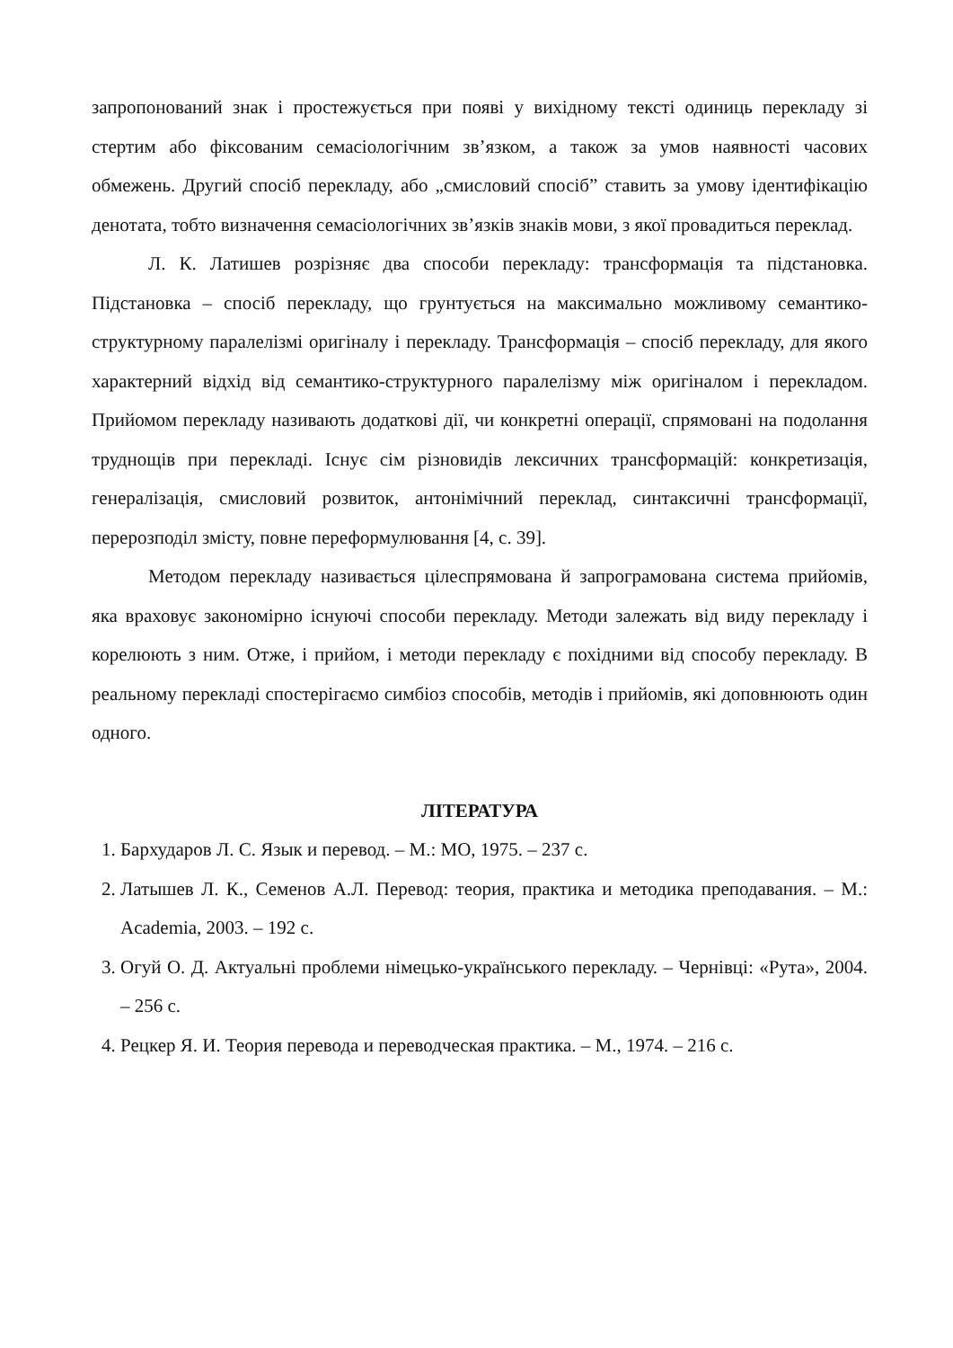запропонований знак і простежується при появі у вихідному тексті одиниць перекладу зі стертим або фіксованим семасіологічним зв’язком, а також за умов наявності часових обмежень. Другий спосіб перекладу, або „смисловий спосіб” ставить за умову ідентифікацію денотата, тобто визначення семасіологічних зв’язків знаків мови, з якої провадиться переклад.
Л. К. Латишев розрізняє два способи перекладу: трансформація та підстановка. Підстановка – спосіб перекладу, що грунтується на максимально можливому семантико-структурному паралелізмі оригіналу і перекладу. Трансформація – спосіб перекладу, для якого характерний відхід від семантико-структурного паралелізму між оригіналом і перекладом. Прийомом перекладу називають додаткові дії, чи конкретні операції, спрямовані на подолання труднощів при перекладі. Існує сім різновидів лексичних трансформацій: конкретизація, генералізація, смисловий розвиток, антонімічний переклад, синтаксичні трансформації, перерозподіл змісту, повне переформулювання [4, с. 39].
Методом перекладу називається цілеспрямована й запрограмована система прийомів, яка враховує закономірно існуючі способи перекладу. Методи залежать від виду перекладу і корелюють з ним. Отже, і прийом, і методи перекладу є похідними від способу перекладу. В реальному перекладі спостерігаємо симбіоз способів, методів і прийомів, які доповнюють один одного.
ЛІТЕРАТУРА
1. Бархударов Л. С. Язык и перевод. – М.: МО, 1975. – 237 с.
2. Латышев Л. К., Семенов А.Л. Перевод: теория, практика и методика преподавания. – М.: Academia, 2003. – 192 с.
3. Огуй О. Д. Актуальні проблеми німецько-українського перекладу. – Чернівці: «Рута», 2004. – 256 с.
4. Рецкер Я. И. Теория перевода и переводческая практика. – М., 1974. – 216 с.